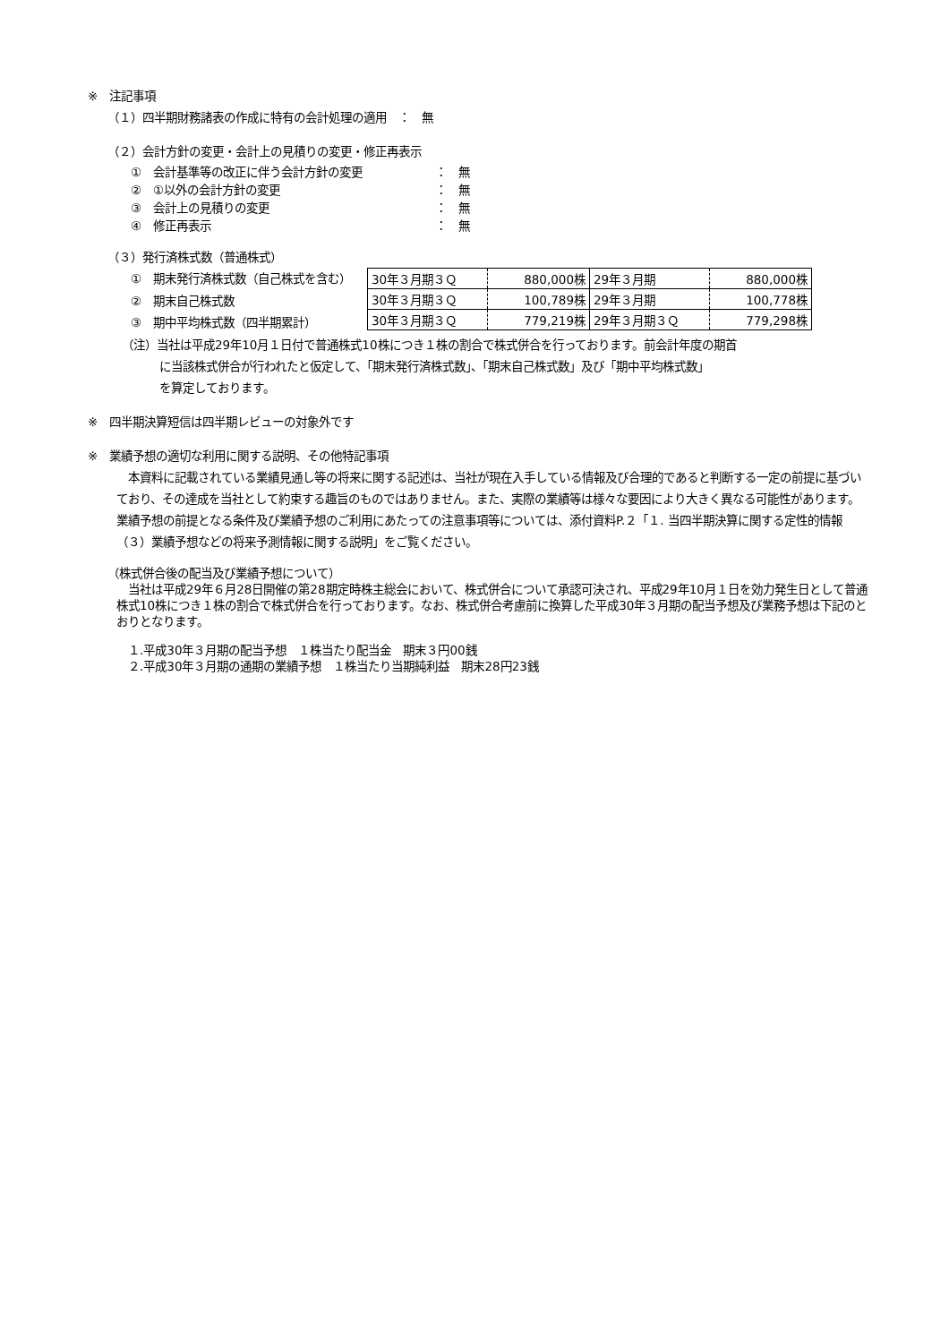※　注記事項
（１）四半期財務諸表の作成に特有の会計処理の適用　：　無
（２）会計方針の変更・会計上の見積りの変更・修正再表示
①　会計基準等の改正に伴う会計方針の変更 ：　無
②　①以外の会計方針の変更 ：　無
③　会計上の見積りの変更 ：　無
④　修正再表示 ：　無
（３）発行済株式数（普通株式）
①　期末発行済株式数（自己株式を含む）
②　期末自己株式数
③　期中平均株式数（四半期累計）
| 30年３月期３Ｑ | 880,000株 | 29年３月期 | 880,000株 |
| 30年３月期３Ｑ | 100,789株 | 29年３月期 | 100,778株 |
| 30年３月期３Ｑ | 779,219株 | 29年３月期３Ｑ | 779,298株 |
（注）当社は平成29年10月１日付で普通株式10株につき１株の割合で株式併合を行っております。前会計年度の期首
に当該株式併合が行われたと仮定して、「期末発行済株式数」、「期末自己株式数」及び「期中平均株式数」
を算定しております。
※　四半期決算短信は四半期レビューの対象外です
※　業績予想の適切な利用に関する説明、その他特記事項
　本資料に記載されている業績見通し等の将来に関する記述は、当社が現在入手している情報及び合理的であると判断する一定の前提に基づいており、その達成を当社として約束する趣旨のものではありません。また、実際の業績等は様々な要因により大きく異なる可能性があります。業績予想の前提となる条件及び業績予想のご利用にあたっての注意事項等については、添付資料P.２「１. 当四半期決算に関する定性的情報（３）業績予想などの将来予測情報に関する説明」をご覧ください。
（株式併合後の配当及び業績予想について）
　当社は平成29年６月28日開催の第28期定時株主総会において、株式併合について承認可決され、平成29年10月１日を効力発生日として普通株式10株につき１株の割合で株式併合を行っております。なお、株式併合考慮前に換算した平成30年３月期の配当予想及び業務予想は下記のとおりとなります。
　１.平成30年３月期の配当予想　１株当たり配当金　期末３円00銭
　２.平成30年３月期の通期の業績予想　１株当たり当期純利益　期末28円23銭